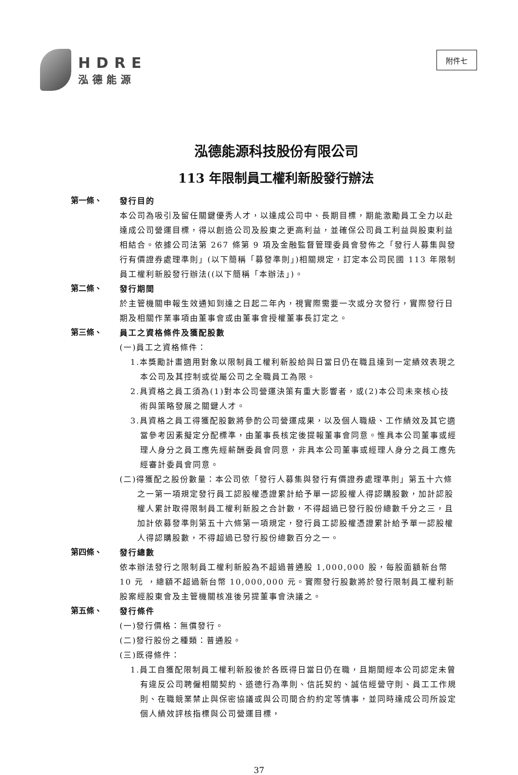HDRE
泓德能源
附件七
泓德能源科技股份有限公司
113 年限制員工權利新股發行辦法
第一條、
發行目的
本公司為吸引及留任關鍵優秀人才，以達成公司中、長期目標，期能激勵員工全力以赴達成公司營運目標，得以創造公司及股東之更高利益，並確保公司員工利益與股東利益相結合。依據公司法第 267 條第 9 項及金融監督管理委員會發佈之「發行人募集與發行有價證券處理準則」(以下簡稱「募發準則」)相關規定，訂定本公司民國 113 年限制員工權利新股發行辦法((以下簡稱「本辦法」)。
第二條、
發行期間
於主管機關申報生效通知到達之日起二年內，視實際需要一次或分次發行，實際發行日期及相關作業事項由董事會或由董事會授權董事長訂定之。
第三條、
員工之資格條件及獲配股數
(一)員工之資格條件：
1.本獎勵計畫適用對象以限制員工權利新股給與日當日仍在職且達到一定績效表現之本公司及其控制或從屬公司之全職員工為限。
2.具資格之員工須為(1)對本公司營運決策有重大影響者，或(2)本公司未來核心技術與策略發展之關鍵人才。
3.具資格之員工得獲配股數將參酌公司營運成果，以及個人職級、工作績效及其它適當參考因素擬定分配標準，由董事長核定後提報董事會同意。惟具本公司董事或經理人身分之員工應先經薪酬委員會同意，非具本公司董事或經理人身分之員工應先經審計委員會同意。
(二)得獲配之股份數量：本公司依「發行人募集與發行有價證券處理準則」第五十六條之一第一項規定發行員工認股權憑證累計給予單一認股權人得認購股數，加計認股權人累計取得限制員工權利新股之合計數，不得超過已發行股份總數千分之三，且加計依募發準則第五十六條第一項規定，發行員工認股權憑證累計給予單一認股權人得認購股數，不得超過已發行股份總數百分之一。
第四條、
發行總數
依本辦法發行之限制員工權利新股為不超過普通股 1,000,000 股，每股面額新台幣 10 元 ，總額不超過新台幣 10,000,000 元。實際發行股數將於發行限制員工權利新股案經股東會及主管機關核准後另提董事會決議之。
第五條、
發行條件
(一)發行價格：無償發行。
(二)發行股份之種類：普通股。
(三)既得條件：
1.員工自獲配限制員工權利新股後於各既得日當日仍在職，且期間經本公司認定未曾有違反公司聘僱相關契約、道德行為準則、信託契約、誠信經營守則、員工工作規則、在職競業禁止與保密協議或與公司間合約約定等情事，並同時達成公司所設定個人績效評核指標與公司營運目標，
37